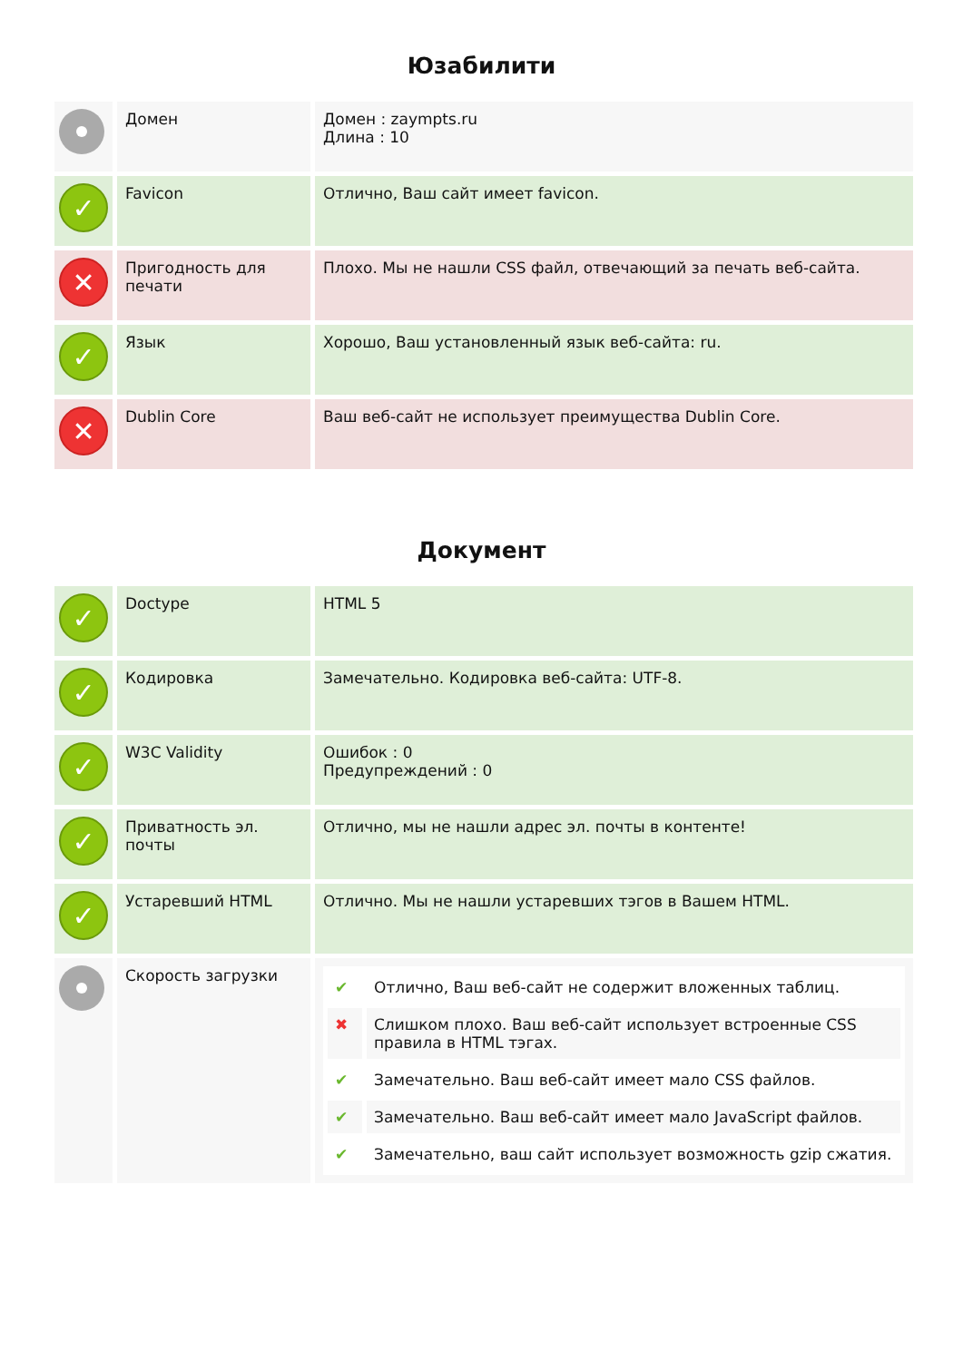Юзабилити
| | Домен | Домен : zaympts.ru Длина : 10 |
| ✓ | Favicon | Отлично, Ваш сайт имеет favicon. |
| ✕ | Пригодность для печати | Плохо. Мы не нашли CSS файл, отвечающий за печать веб-сайта. |
| ✓ | Язык | Хорошо, Ваш установленный язык веб-сайта: ru. |
| ✕ | Dublin Core | Ваш веб-сайт не использует преимущества Dublin Core. |
Документ
| ✓ | Doctype | HTML 5 |
| ✓ | Кодировка | Замечательно. Кодировка веб-сайта: UTF-8. |
| ✓ | W3C Validity | Ошибок : 0 Предупреждений : 0 |
| ✓ | Приватность эл. почты | Отлично, мы не нашли адрес эл. почты в контенте! |
| ✓ | Устаревший HTML | Отлично. Мы не нашли устаревших тэгов в Вашем HTML. |
| | Скорость загрузки | / ✔ / Отлично, Ваш веб-сайт не содержит вложенных таблиц. / / ✖ / Слишком плохо. Ваш веб-сайт использует встроенные CSS правила в HTML тэгах. / / ✔ / Замечательно. Ваш веб-сайт имеет мало CSS файлов. / / ✔ / Замечательно. Ваш веб-сайт имеет мало JavaScript файлов. / / ✔ / Замечательно, ваш сайт использует возможность gzip сжатия. / |